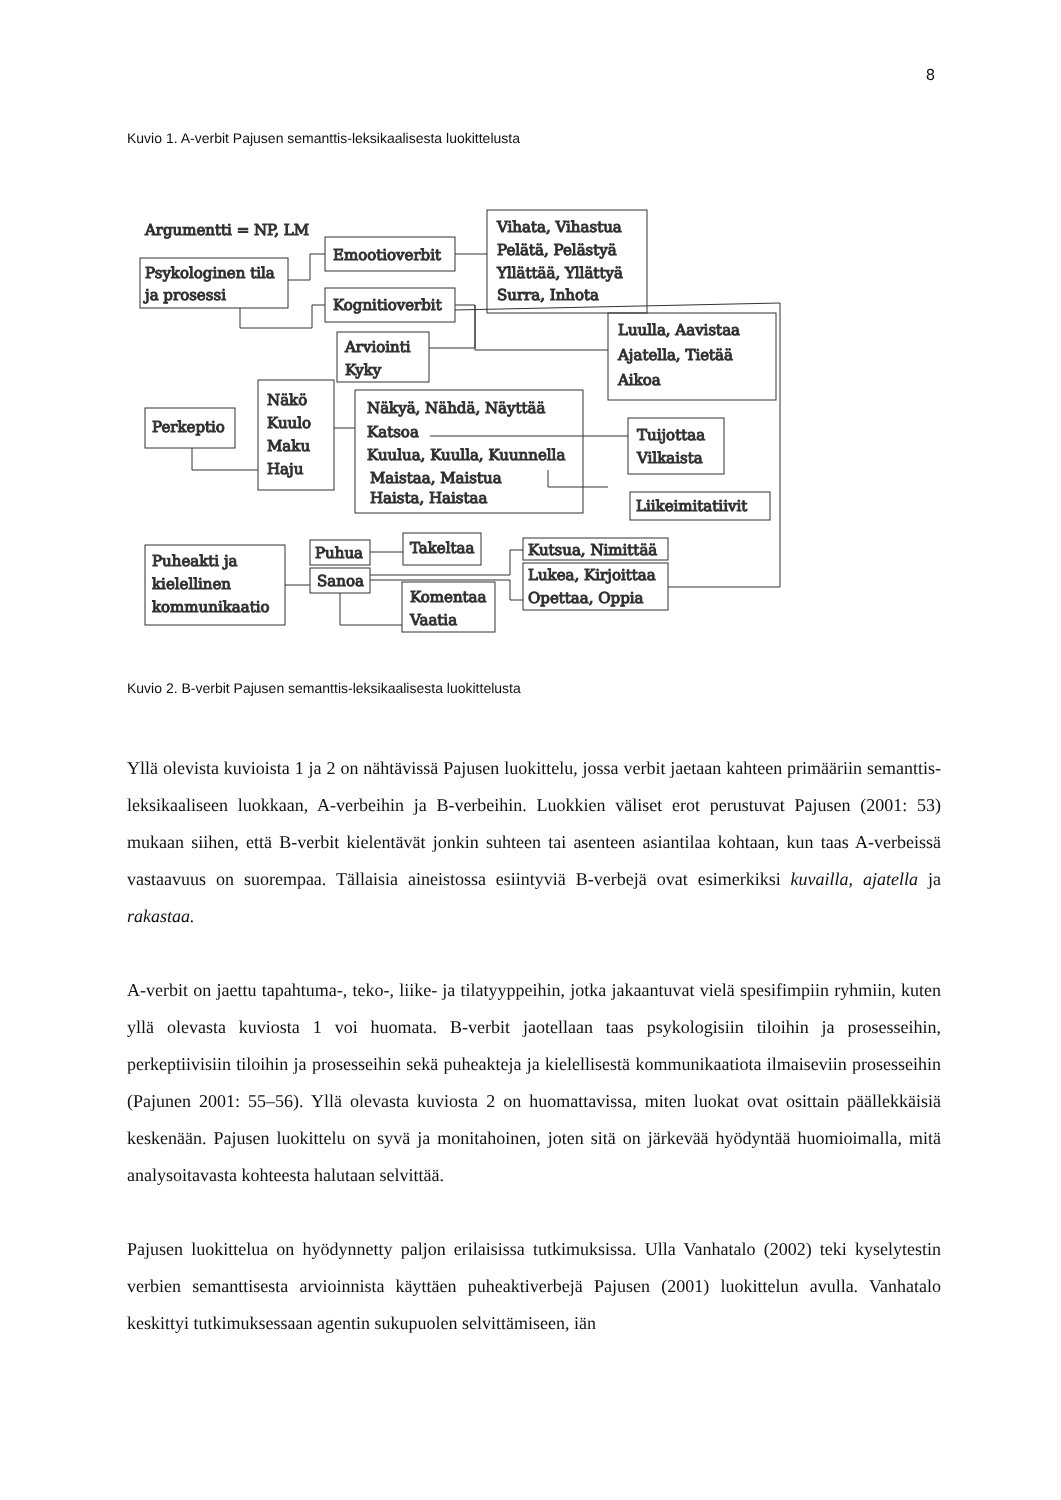8
Kuvio 1. A-verbit Pajusen semanttis-leksikaalisesta luokittelusta
Argumentti = NP, LM
Psykologinen tila
ja prosessi
Emootioverbit
Vihata, Vihastua
Pelätä, Pelästyä
Yllättää, Yllättyä
Surra, Inhota
Kognitioverbit
Arviointi
Kyky
Luulla, Aavistaa
Ajatella, Tietää
Aikoa
Perkeptio
Näkö
Kuulo
Maku
Haju
Näkyä, Nähdä, Näyttää
Katsoa
Kuulua, Kuulla, Kuunnella
Maistaa, Maistua
Haista, Haistaa
Tuijottaa
Vilkaista
Liikeimitatiivit
Puheakti ja
kielellinen
kommunikaatio
Puhua
Sanoa
Takeltaa
Komentaa
Vaatia
Kutsua, Nimittää
Lukea, Kirjoittaa
Opettaa, Oppia
Kuvio 2. B-verbit Pajusen semanttis-leksikaalisesta luokittelusta
Yllä olevista kuvioista 1 ja 2 on nähtävissä Pajusen luokittelu, jossa verbit jaetaan kahteen primääriin semanttis-leksikaaliseen luokkaan, A-verbeihin ja B-verbeihin. Luokkien väliset erot perustuvat Pajusen (2001: 53) mukaan siihen, että B-verbit kielentävät jonkin suhteen tai asenteen asiantilaa kohtaan, kun taas A-verbeissä vastaavuus on suorempaa. Tällaisia aineistossa esiintyviä B-verbejä ovat esimerkiksi kuvailla, ajatella ja rakastaa.
A-verbit on jaettu tapahtuma-, teko-, liike- ja tilatyyppeihin, jotka jakaantuvat vielä spesifimpiin ryhmiin, kuten yllä olevasta kuviosta 1 voi huomata. B-verbit jaotellaan taas psykologisiin tiloihin ja prosesseihin, perkeptiivisiin tiloihin ja prosesseihin sekä puheakteja ja kielellisestä kommunikaatiota ilmaiseviin prosesseihin (Pajunen 2001: 55–56). Yllä olevasta kuviosta 2 on huomattavissa, miten luokat ovat osittain päällekkäisiä keskenään. Pajusen luokittelu on syvä ja monitahoinen, joten sitä on järkevää hyödyntää huomioimalla, mitä analysoitavasta kohteesta halutaan selvittää.
Pajusen luokittelua on hyödynnetty paljon erilaisissa tutkimuksissa. Ulla Vanhatalo (2002) teki kyselytestin verbien semanttisesta arvioinnista käyttäen puheaktiverbejä Pajusen (2001) luokittelun avulla. Vanhatalo keskittyi tutkimuksessaan agentin sukupuolen selvittämiseen, iän